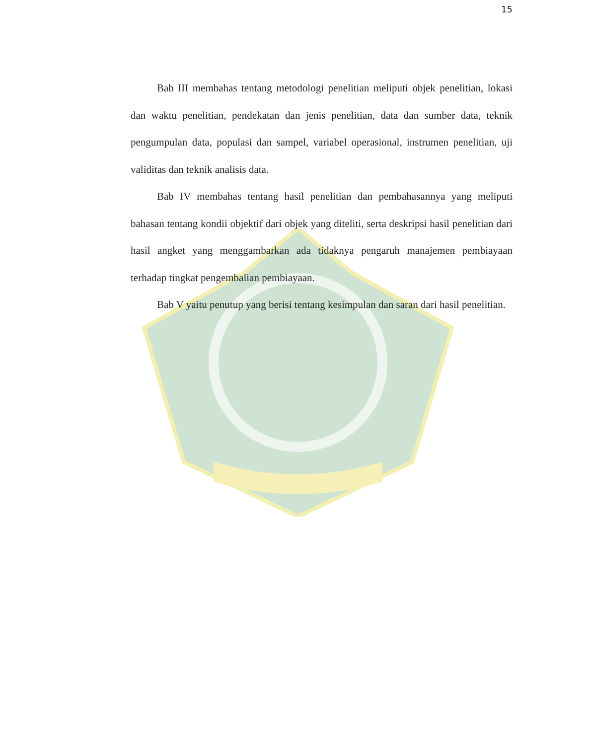15
Bab III membahas tentang metodologi penelitian meliputi objek penelitian, lokasi dan waktu penelitian, pendekatan dan jenis penelitian, data dan sumber data, teknik pengumpulan data, populasi dan sampel, variabel operasional, instrumen penelitian, uji validitas dan teknik analisis data.
Bab IV membahas tentang hasil penelitian dan pembahasannya yang meliputi bahasan tentang kondii objektif dari objek yang diteliti, serta deskripsi hasil penelitian dari hasil angket yang menggambarkan ada tidaknya pengaruh manajemen pembiayaan terhadap tingkat pengembalian pembiayaan.
Bab V yaitu penutup yang berisi tentang kesimpulan dan saran dari hasil penelitian.